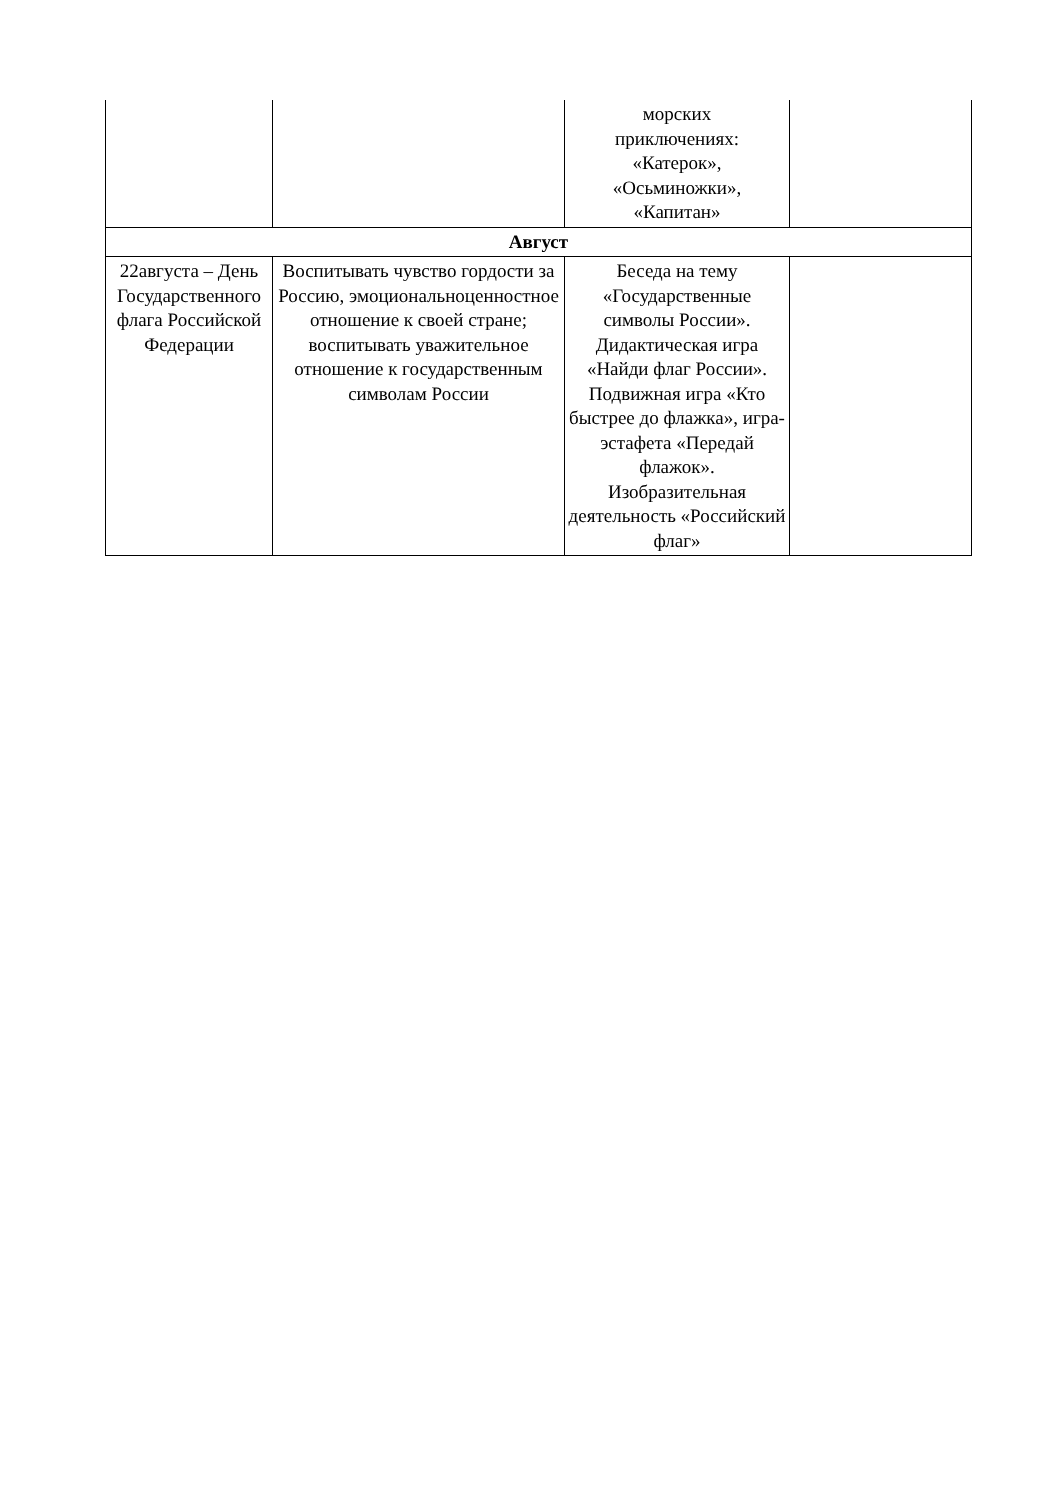| | | морских приключениях: «Катерок», «Осьминожки», «Капитан» | |
| Август | | | |
| 22августа – День Государственного флага Российской Федерации | Воспитывать чувство гордости за Россию, эмоциональноценностное отношение к своей стране; воспитывать уважительное отношение к государственным символам России | Беседа на тему «Государственные символы России». Дидактическая игра «Найди флаг России». Подвижная игра «Кто быстрее до флажка», игра-эстафета «Передай флажок». Изобразительная деятельность «Российский флаг» | |